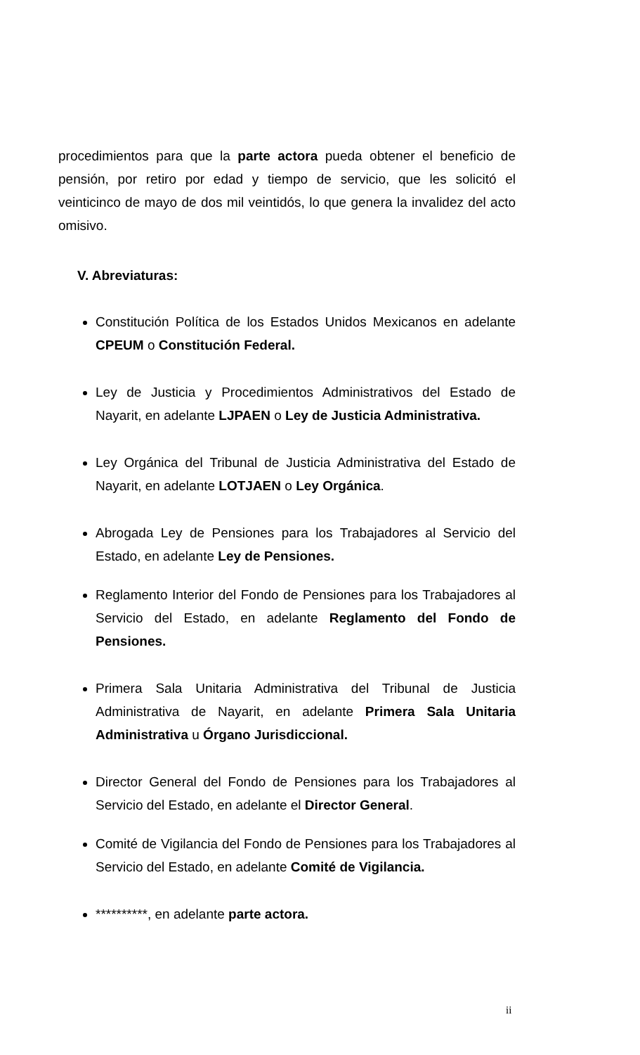procedimientos para que la parte actora pueda obtener el beneficio de pensión, por retiro por edad y tiempo de servicio, que les solicitó el veinticinco de mayo de dos mil veintidós, lo que genera la invalidez del acto omisivo.
V. Abreviaturas:
Constitución Política de los Estados Unidos Mexicanos en adelante CPEUM o Constitución Federal.
Ley de Justicia y Procedimientos Administrativos del Estado de Nayarit, en adelante LJPAEN o Ley de Justicia Administrativa.
Ley Orgánica del Tribunal de Justicia Administrativa del Estado de Nayarit, en adelante LOTJAEN o Ley Orgánica.
Abrogada Ley de Pensiones para los Trabajadores al Servicio del Estado, en adelante Ley de Pensiones.
Reglamento Interior del Fondo de Pensiones para los Trabajadores al Servicio del Estado, en adelante Reglamento del Fondo de Pensiones.
Primera Sala Unitaria Administrativa del Tribunal de Justicia Administrativa de Nayarit, en adelante Primera Sala Unitaria Administrativa u Órgano Jurisdiccional.
Director General del Fondo de Pensiones para los Trabajadores al Servicio del Estado, en adelante el Director General.
Comité de Vigilancia del Fondo de Pensiones para los Trabajadores al Servicio del Estado, en adelante Comité de Vigilancia.
**********, en adelante parte actora.
ii